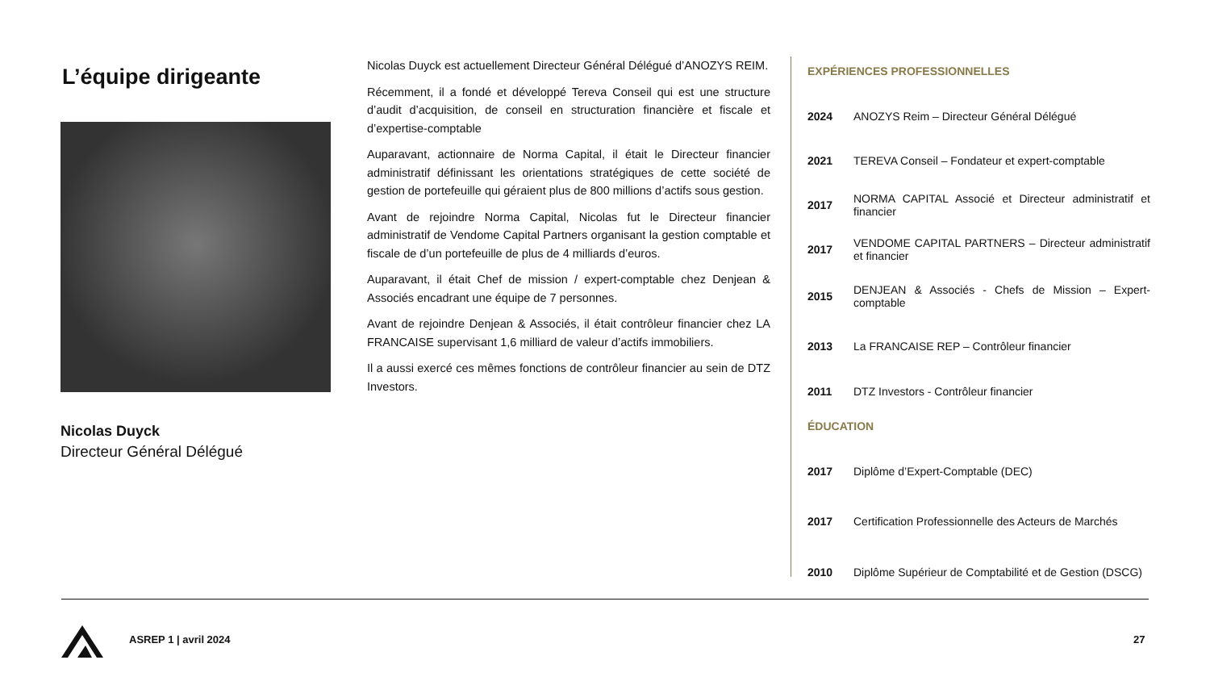L’équipe dirigeante
Nicolas Duyck
Directeur Général Délégué
Nicolas Duyck est actuellement Directeur Général Délégué d’ANOZYS REIM.
Récemment, il a fondé et développé Tereva Conseil qui est une structure d’audit d’acquisition, de conseil en structuration financière et fiscale et d’expertise-comptable
Auparavant, actionnaire de Norma Capital, il était le Directeur financier administratif définissant les orientations stratégiques de cette société de gestion de portefeuille qui géraient plus de 800 millions d’actifs sous gestion.
Avant de rejoindre Norma Capital, Nicolas fut le Directeur financier administratif de Vendome Capital Partners organisant la gestion comptable et fiscale de d’un portefeuille de plus de 4 milliards d’euros.
Auparavant, il était Chef de mission / expert-comptable chez Denjean & Associés encadrant une équipe de 7 personnes.
Avant de rejoindre Denjean & Associés, il était contrôleur financier chez LA FRANCAISE supervisant 1,6 milliard de valeur d’actifs immobiliers.
Il a aussi exercé ces mêmes fonctions de contrôleur financier au sein de DTZ Investors.
EXPÉRIENCES PROFESSIONNELLES
| 2024 | ANOZYS Reim – Directeur Général Délégué |
| 2021 | TEREVA Conseil – Fondateur et expert-comptable |
| 2017 | NORMA CAPITAL Associé et Directeur administratif et financier |
| 2017 | VENDOME CAPITAL PARTNERS – Directeur administratif et financier |
| 2015 | DENJEAN & Associés - Chefs de Mission – Expert-comptable |
| 2013 | La FRANCAISE REP – Contrôleur financier |
| 2011 | DTZ Investors - Contrôleur financier |
ÉDUCATION
| 2017 | Diplôme d’Expert-Comptable (DEC) |
| 2017 | Certification Professionnelle des Acteurs de Marchés |
| 2010 | Diplôme Supérieur de Comptabilité et de Gestion (DSCG) |
ASREP 1 | avril 2024 27